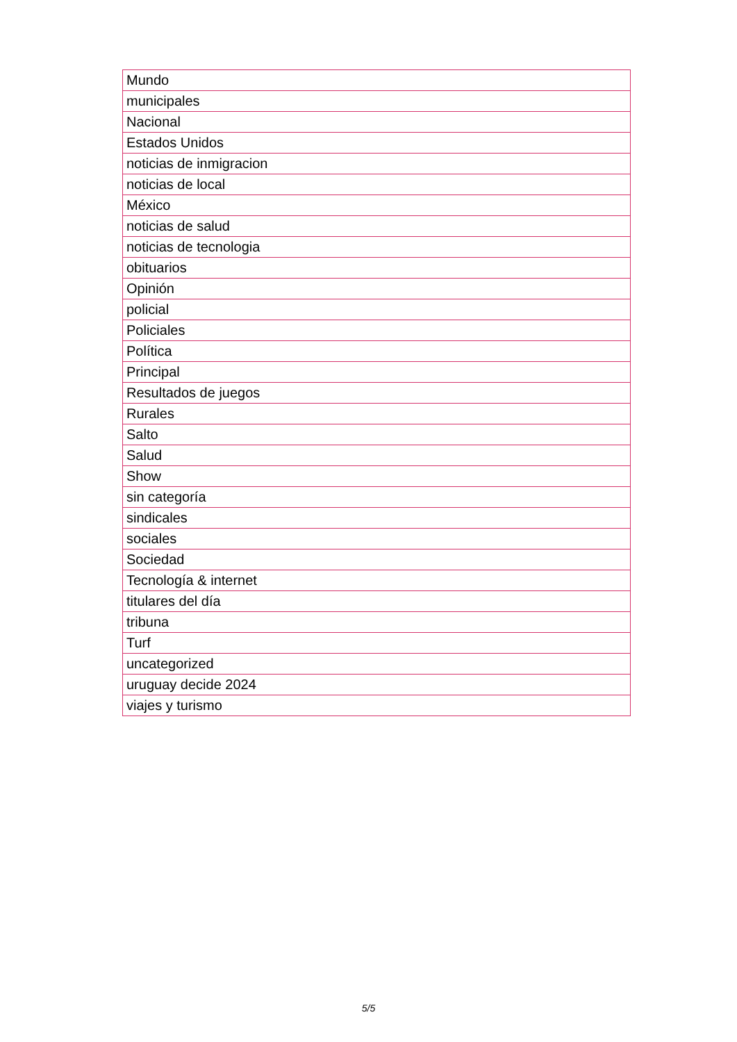| Mundo |
| municipales |
| Nacional |
| Estados Unidos |
| noticias de inmigracion |
| noticias de local |
| México |
| noticias de salud |
| noticias de tecnologia |
| obituarios |
| Opinión |
| policial |
| Policiales |
| Política |
| Principal |
| Resultados de juegos |
| Rurales |
| Salto |
| Salud |
| Show |
| sin categoría |
| sindicales |
| sociales |
| Sociedad |
| Tecnología & internet |
| titulares del día |
| tribuna |
| Turf |
| uncategorized |
| uruguay decide 2024 |
| viajes y turismo |
5/5